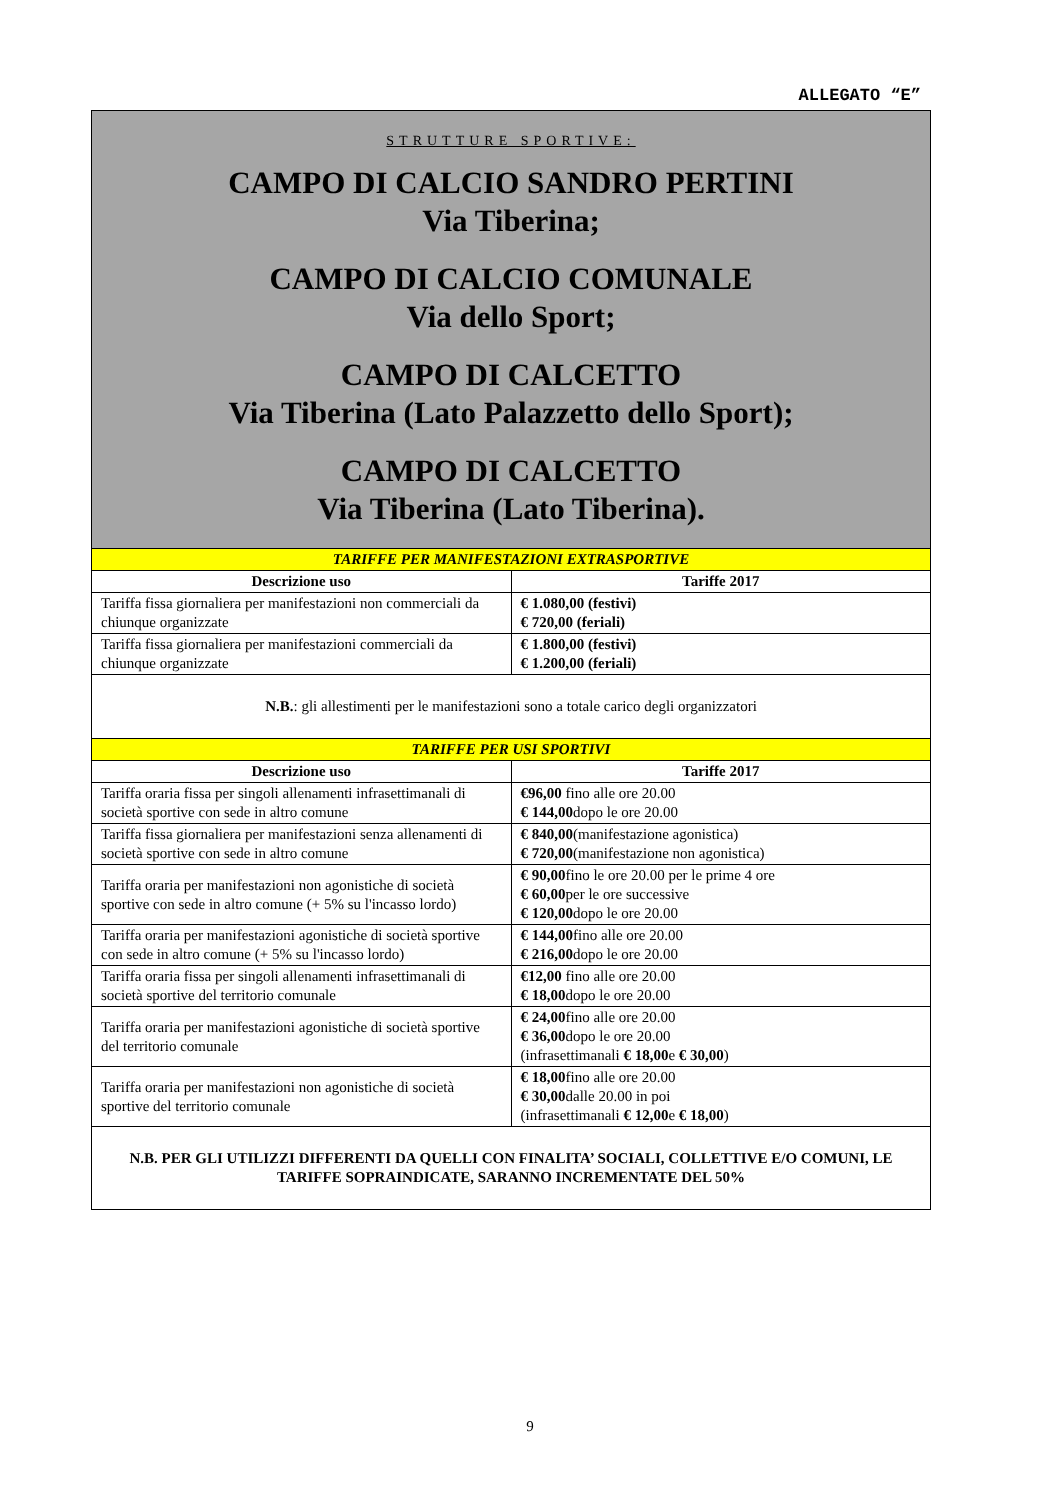ALLEGATO “E”
| STRUTTURE SPORTIVE: CAMPO DI CALCIO SANDRO PERTINI Via Tiberina; CAMPO DI CALCIO COMUNALE Via dello Sport; CAMPO DI CALCETTO Via Tiberina (Lato Palazzetto dello Sport); CAMPO DI CALCETTO Via Tiberina (Lato Tiberina). | |
| TARIFFE PER MANIFESTAZIONI EXTRASPORTIVE | |
| Descrizione uso | Tariffe 2017 |
| Tariffa fissa giornaliera per manifestazioni non commerciali da chiunque organizzate | € 1.080,00 (festivi) € 720,00 (feriali) |
| Tariffa fissa giornaliera per manifestazioni commerciali da chiunque organizzate | € 1.800,00 (festivi) € 1.200,00 (feriali) |
| N.B. : gli allestimenti per le manifestazioni sono a totale carico degli organizzatori | |
| TARIFFE PER USI SPORTIVI | |
| Descrizione uso | Tariffe 2017 |
| Tariffa oraria fissa per singoli allenamenti infrasettimanali di società sportive con sede in altro comune | €96,00 fino alle ore 20.00 € 144,00 dopo le ore 20.00 |
| Tariffa fissa giornaliera per manifestazioni senza allenamenti di società sportive con sede in altro comune | € 840,00 (manifestazione agonistica) € 720,00 (manifestazione non agonistica) |
| Tariffa oraria per manifestazioni non agonistiche di società sportive con sede in altro comune (+ 5% su l'incasso lordo) | € 90,00 fino le ore 20.00 per le prime 4 ore € 60,00 per le ore successive € 120,00 dopo le ore 20.00 |
| Tariffa oraria per manifestazioni agonistiche di società sportive con sede in altro comune (+ 5% su l'incasso lordo) | € 144,00 fino alle ore 20.00 € 216,00 dopo le ore 20.00 |
| Tariffa oraria fissa per singoli allenamenti infrasettimanali di società sportive del territorio comunale | €12,00 fino alle ore 20.00 € 18,00 dopo le ore 20.00 |
| Tariffa oraria per manifestazioni agonistiche di società sportive del territorio comunale | € 24,00 fino alle ore 20.00 € 36,00 dopo le ore 20.00 (infrasettimanali € 18,00 e € 30,00 ) |
| Tariffa oraria per manifestazioni non agonistiche di società sportive del territorio comunale | € 18,00 fino alle ore 20.00 € 30,00 dalle 20.00 in poi (infrasettimanali € 12,00 e € 18,00 ) |
| N.B. PER GLI UTILIZZI DIFFERENTI DA QUELLI CON FINALITA’ SOCIALI, COLLETTIVE E/O COMUNI, LE TARIFFE SOPRAINDICATE, SARANNO INCREMENTATE DEL 50% | |
9